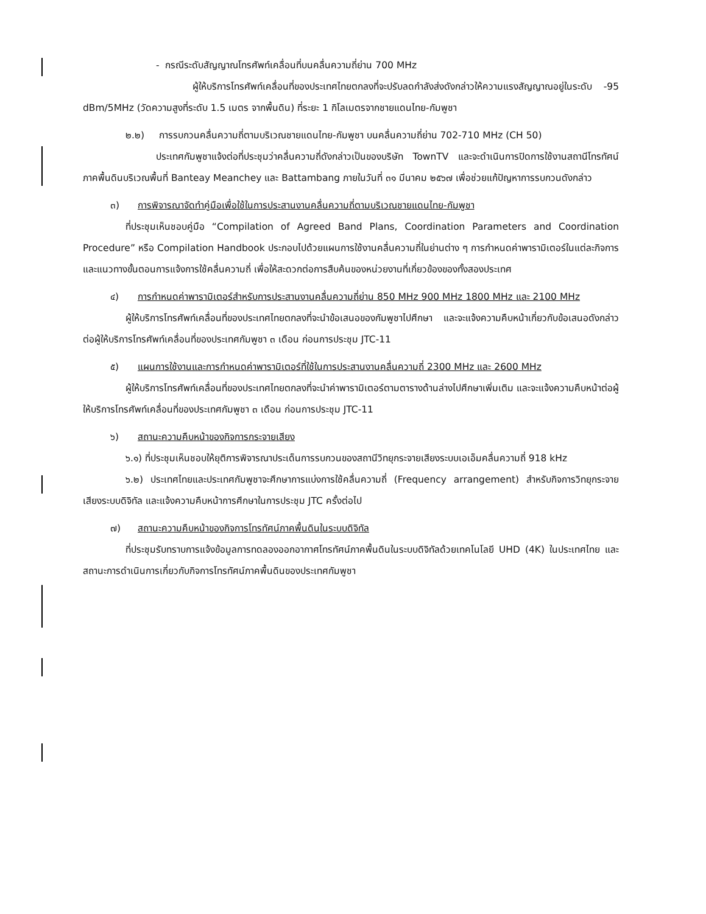- กรณีระดับสัญญาณโทรศัพท์เคลื่อนที่บนคลื่นความถี่ย่าน 700 MHz
ผู้ให้บริการโทรศัพท์เคลื่อนที่ของประเทศไทยตกลงที่จะปรับลดกำลังส่งดังกล่าวให้ความแรงสัญญาณอยู่ในระดับ -95 dBm/5MHz (วัดความสูงที่ระดับ 1.5 เมตร จากพื้นดิน) ที่ระยะ 1 กิโลเมตรจากชายแดนไทย-กัมพูชา
๒.๒) การรบกวนคลื่นความถี่ตามบริเวณชายแดนไทย-กัมพูชา บนคลื่นความถี่ย่าน 702-710 MHz (CH 50)
ประเทศกัมพูชาแจ้งต่อที่ประชุมว่าคลื่นความถี่ดังกล่าวเป็นของบริษัท TownTV และจะดำเนินการปิดการใช้งานสถานีโทรทัศน์ภาคพื้นดินบริเวณพื้นที่ Banteay Meanchey และ Battambang ภายในวันที่ ๓๑ มีนาคม ๒๕๖๗ เพื่อช่วยแก้ปัญหาการรบกวนดังกล่าว
๓) การพิจารณาจัดทำคู่มือเพื่อใช้ในการประสานงานคลื่นความถี่ตามบริเวณชายแดนไทย-กัมพูชา
ที่ประชุมเห็นชอบคู่มือ “Compilation of Agreed Band Plans, Coordination Parameters and Coordination Procedure” หรือ Compilation Handbook ประกอบไปด้วยแผนการใช้งานคลื่นความถี่ในย่านต่าง ๆ การกำหนดค่าพารามิเตอร์ในแต่ละกิจการ และแนวทางขั้นตอนการแจ้งการใช้คลื่นความถี่ เพื่อให้สะดวกต่อการสืบค้นของหน่วยงานที่เกี่ยวข้องของทั้งสองประเทศ
๔) การกำหนดค่าพารามิเตอร์สำหรับการประสานงานคลื่นความถี่ย่าน 850 MHz 900 MHz 1800 MHz และ 2100 MHz
ผู้ให้บริการโทรศัพท์เคลื่อนที่ของประเทศไทยตกลงที่จะนำข้อเสนอของกัมพูชาไปศึกษา และจะแจ้งความคืบหน้าเกี่ยวกับข้อเสนอดังกล่าวต่อผู้ให้บริการโทรศัพท์เคลื่อนที่ของประเทศกัมพูชา ๓ เดือน ก่อนการประชุม JTC-11
๕) แผนการใช้งานและการกำหนดค่าพารามิเตอร์ที่ใช้ในการประสานงานคลื่นความถี่ 2300 MHz และ 2600 MHz
ผู้ให้บริการโทรศัพท์เคลื่อนที่ของประเทศไทยตกลงที่จะนำค่าพารามิเตอร์ตามตารางด้านล่างไปศึกษาเพิ่มเติม และจะแจ้งความคืบหน้าต่อผู้ให้บริการโทรศัพท์เคลื่อนที่ของประเทศกัมพูชา ๓ เดือน ก่อนการประชุม JTC-11
๖) สถานะความคืบหน้าของกิจการกระจายเสียง
๖.๑) ที่ประชุมเห็นชอบให้ยุติการพิจารณาประเด็นการรบกวนของสถานีวิทยุกระจายเสียงระบบเอเอ็มคลื่นความถี่ 918 kHz
๖.๒) ประเทศไทยและประเทศกัมพูชาจะศึกษาการแบ่งการใช้คลื่นความถี่ (Frequency arrangement) สำหรับกิจการวิทยุกระจายเสียงระบบดิจิทัล และแจ้งความคืบหน้าการศึกษาในการประชุม JTC ครั้งต่อไป
๗) สถานะความคืบหน้าของกิจการโทรทัศน์ภาคพื้นดินในระบบดิจิทัล
ที่ประชุมรับทราบการแจ้งข้อมูลการทดลองออกอากาศโทรทัศน์ภาคพื้นดินในระบบดิจิทัลด้วยเทคโนโลยี UHD (4K) ในประเทศไทย และสถานะการดำเนินการเกี่ยวกับกิจการโทรทัศน์ภาคพื้นดินของประเทศกัมพูชา